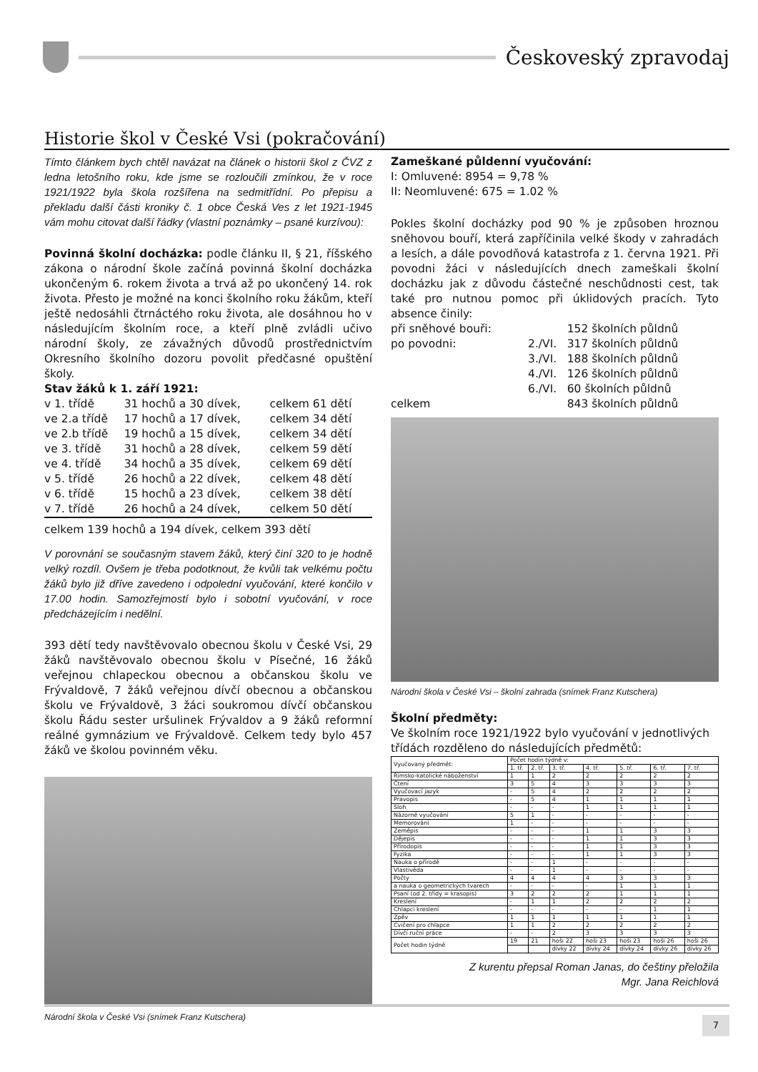Českoveský zpravodaj
Historie škol v České Vsi (pokračování)
Tímto článkem bych chtěl navázat na článek o historii škol z ČVZ z ledna letošního roku, kde jsme se rozloučili zmínkou, že v roce 1921/1922 byla škola rozšířena na sedmitřídní. Po přepisu a překladu další části kroniky č. 1 obce Česká Ves z let 1921-1945 vám mohu citovat další řádky (vlastní poznámky – psané kurzívou):
Povinná školní docházka: podle článku II, § 21, říšského zákona o národní škole začíná povinná školní docházka ukončeným 6. rokem života a trvá až po ukončený 14. rok života. Přesto je možné na konci školního roku žákům, kteří ještě nedosáhli čtrnáctého roku života, ale dosáhnou ho v následujícím školním roce, a kteří plně zvládli učivo národní školy, ze závažných důvodů prostřednictvím Okresního školního dozoru povolit předčasné opuštění školy.
Stav žáků k 1. září 1921:
| v 1. třídě | 31 hochů a 30 dívek, | celkem 61 dětí |
| ve 2.a třídě | 17 hochů a 17 dívek, | celkem 34 dětí |
| ve 2.b třídě | 19 hochů a 15 dívek, | celkem 34 dětí |
| ve 3. třídě | 31 hochů a 28 dívek, | celkem 59 dětí |
| ve 4. třídě | 34 hochů a 35 dívek, | celkem 69 dětí |
| v 5. třídě | 26 hochů a 22 dívek, | celkem 48 dětí |
| v 6. třídě | 15 hochů a 23 dívek, | celkem 38 dětí |
| v 7. třídě | 26 hochů a 24 dívek, | celkem 50 dětí |
celkem 139 hochů a 194 dívek, celkem 393 dětí
V porovnání se současným stavem žáků, který činí 320 to je hodně velký rozdíl. Ovšem je třeba podotknout, že kvůli tak velkému počtu žáků bylo již dříve zavedeno i odpolední vyučování, které končilo v 17.00 hodin. Samozřejmostí bylo i sobotní vyučování, v roce předcházejícím i nedělní.
393 dětí tedy navštěvovalo obecnou školu v České Vsi, 29 žáků navštěvovalo obecnou školu v Písečné, 16 žáků veřejnou chlapeckou obecnou a občanskou školu ve Frývaldově, 7 žáků veřejnou dívčí obecnou a občanskou školu ve Frývaldově, 3 žáci soukromou dívčí občanskou školu Řádu sester uršulinek Frývaldov a 9 žáků reformní reálné gymnázium ve Frývaldově. Celkem tedy bylo 457 žáků ve školou povinném věku.
Národní škola v České Vsi (snímek Franz Kutschera)
Zameškané půldenní vyučování:
I: Omluvené: 8954 = 9,78 %
II: Neomluvené: 675 = 1.02 %
Pokles školní docházky pod 90 % je způsoben hroznou sněhovou bouří, která zapříčinila velké škody v zahradách a lesích, a dále povodňová katastrofa z 1. června 1921. Při povodni žáci v následujících dnech zameškali školní docházku jak z důvodu částečné neschůdnosti cest, tak také pro nutnou pomoc při úklidových pracích. Tyto absence činily:
| při sněhové bouři: | | 152 školních půldnů |
| po povodni: | 2./VI. | 317 školních půldnů |
| | 3./VI. | 188 školních půldnů |
| | 4./VI. | 126 školních půldnů |
| | 6./VI. | 60 školních půldnů |
| celkem | | 843 školních půldnů |
Národní škola v České Vsi – školní zahrada (snímek Franz Kutschera)
Školní předměty:
Ve školním roce 1921/1922 bylo vyučování v jednotlivých třídách rozděleno do následujících předmětů:
| Vyučovaný předmět: | Počet hodin týdně v: | | | | | | |
| --- | --- | --- | --- | --- | --- | --- | --- |
| | 1. tř. | 2. tř. | 3. tř. | 4. tř. | 5. tř. | 6. tř. | 7. tř. |
| Římsko-katolické náboženství | 1 | 1 | 2 | 2 | 2 | 2 | 2 |
| Čtení | 3 | 5 | 4 | 3 | 3 | 3 | 3 |
| Vyučovací jazyk | - | 5 | 4 | 2 | 2 | 2 | 2 |
| Pravopis | - | 5 | 4 | 1 | 1 | 1 | 1 |
| Sloh | - | - | - | 1 | 1 | 1 | 1 |
| Názorné vyučování | 5 | 1 | - | - | - | - | - |
| Memorování | 1 | - | - | - | - | - | - |
| Zeměpis | - | - | - | 1 | 1 | 3 | 3 |
| Dějepis | - | - | - | 1 | 1 | 3 | 3 |
| Přírodopis | - | - | - | 1 | 1 | 3 | 3 |
| Fyzika | - | - | - | 1 | 1 | 3 | 3 |
| Nauka o přírodě | - | - | 1 | - | - | - | - |
| Vlastivěda | - | - | 1 | - | - | - | - |
| Počty | 4 | 4 | 4 | 4 | 3 | 3 | 3 |
| a nauka o geometrických tvarech | - | - | - | - | 1 | 1 | 1 |
| Psaní (od 2. třídy = krasopis) | 3 | 2 | 2 | 2 | 1 | 1 | 1 |
| Kreslení | - | 1 | 1 | 2 | 2 | 2 | 2 |
| Chlapci kreslení | - | - | - | - | - | 1 | 1 |
| Zpěv | 1 | 1 | 1 | 1 | 1 | 1 | 1 |
| Cvičení pro chlapce | 1 | 1 | 2 | 2 | 2 | 2 | 2 |
| Dívčí ruční práce | - | - | 2 | 3 | 3 | 3 | 3 |
| Počet hodin týdně | 19 | 21 | hoši 22 | hoši 23 | hoši 23 | hoši 26 | hoši 26 |
| | | | dívky 22 | dívky 24 | dívky 24 | dívky 26 | dívky 26 |
Z kurentu přepsal Roman Janas, do češtiny přeložila
Mgr. Jana Reichlová
7